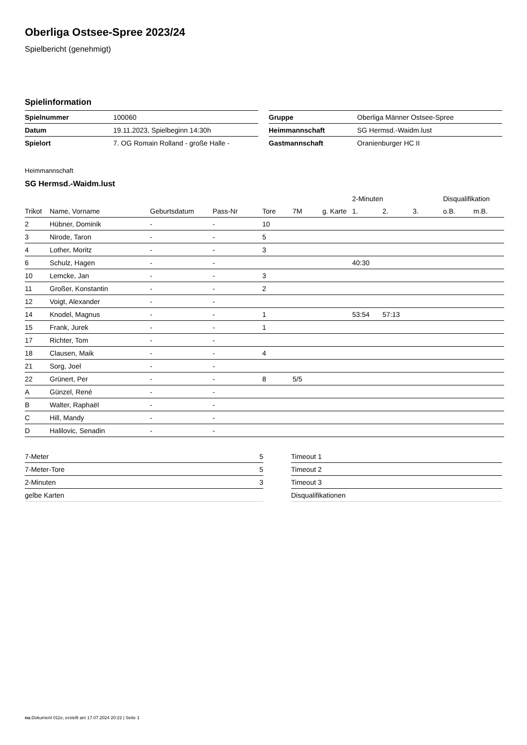Oberliga Ostsee-Spree 2023/24
Spielbericht (genehmigt)
Spielinformation
| Spielnummer | 100060 |
| Datum | 19.11.2023, Spielbeginn 14:30h |
| Spielort | 7. OG Romain Rolland - große Halle - |
| Gruppe | Oberliga Männer Ostsee-Spree |
| Heimmannschaft | SG Hermsd.-Waidm.lust |
| Gastmannschaft | Oranienburger HC II |
Heimmannschaft
SG Hermsd.-Waidm.lust
| | | | | | | | 2-Minuten | | | Disqualifikation | |
| --- | --- | --- | --- | --- | --- | --- | --- | --- | --- | --- | --- |
| Trikot | Name, Vorname | Geburtsdatum | Pass-Nr | Tore | 7M | g. Karte | 1. | 2. | 3. | o.B. | m.B. |
| 2 | Hübner, Dominik | - | - | 10 | | | | | | | |
| 3 | Nirode, Taron | - | - | 5 | | | | | | | |
| 4 | Lother, Moritz | - | - | 3 | | | | | | | |
| 6 | Schulz, Hagen | - | - | | | | 40:30 | | | | |
| 10 | Lemcke, Jan | - | - | 3 | | | | | | | |
| 11 | Großer, Konstantin | - | - | 2 | | | | | | | |
| 12 | Voigt, Alexander | - | - | | | | | | | | |
| 14 | Knodel, Magnus | - | - | 1 | | | 53:54 | 57:13 | | | |
| 15 | Frank, Jurek | - | - | 1 | | | | | | | |
| 17 | Richter, Tom | - | - | | | | | | | | |
| 18 | Clausen, Maik | - | - | 4 | | | | | | | |
| 21 | Sorg, Joel | - | - | | | | | | | | |
| 22 | Grünert, Per | - | - | 8 | 5/5 | | | | | | |
| A | Günzel, René | - | - | | | | | | | | |
| B | Walter, Raphaël | - | - | | | | | | | | |
| C | Hill, Mandy | - | - | | | | | | | | |
| D | Halilovic, Senadin | - | - | | | | | | | | |
| 7-Meter | 5 |
| 7-Meter-Tore | 5 |
| 2-Minuten | 3 |
| gelbe Karten | |
| Timeout 1 |
| Timeout 2 |
| Timeout 3 |
| Disqualifikationen |
nu.Dokument 011e, erstellt am 17.07.2024 20:22 | Seite 1